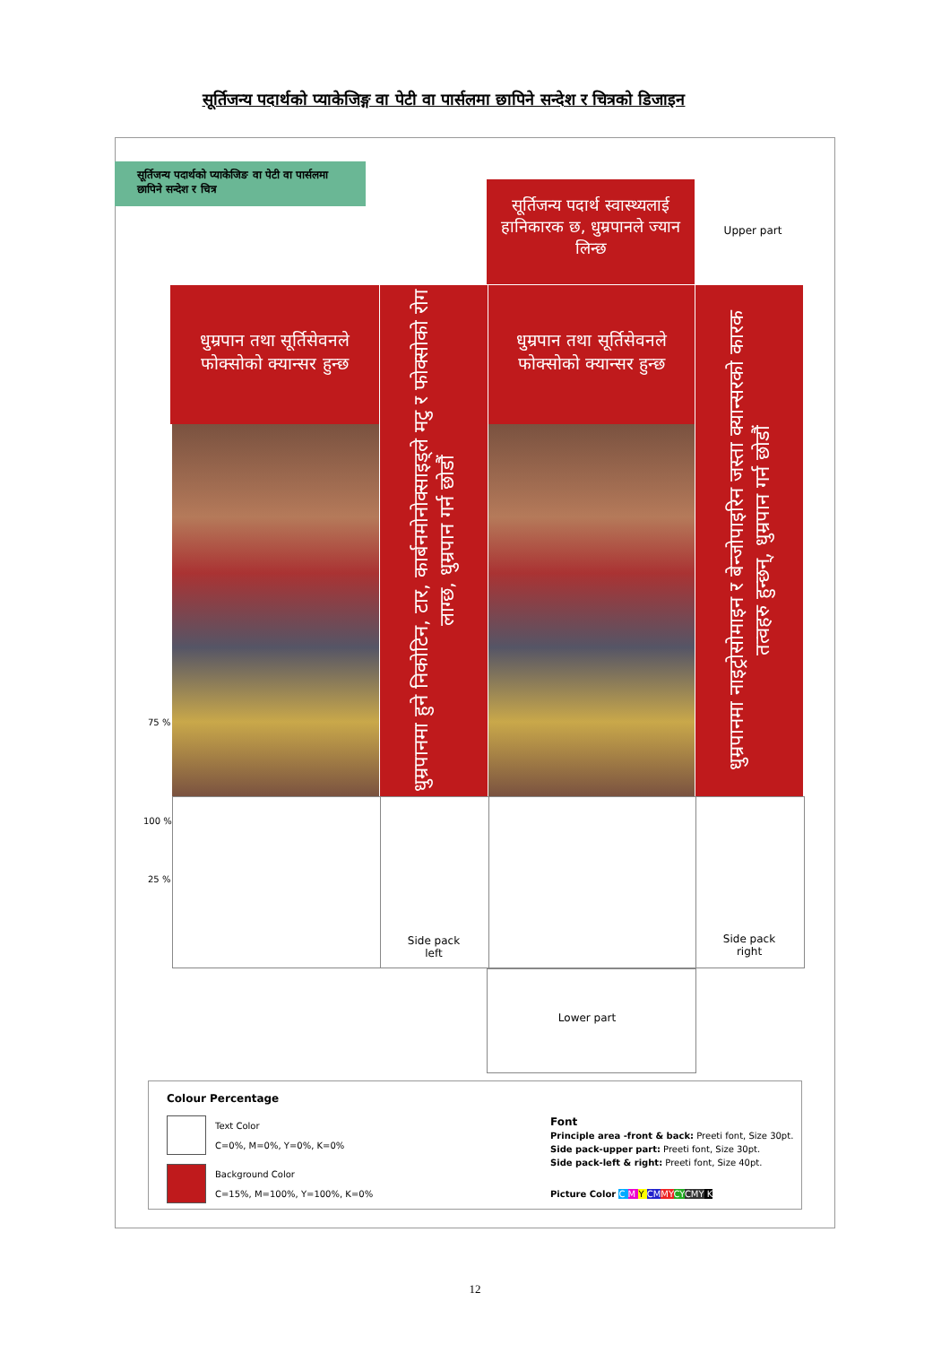सूर्तिजन्य पदार्थको प्याकेजिङ्ग वा पेटी वा पार्सलमा छापिने सन्देश र चित्रको डिजाइन
सूर्तिजन्य पदार्थको प्याकेजिङ वा पेटी वा पार्सलमा छापिने सन्देश र चित्र
सूर्तिजन्य पदार्थ स्वास्थ्यलाई हानिकारक छ, धुम्रपानले ज्यान लिन्छ
Upper part
धुम्रपान तथा सूर्तिसेवनले फोक्सोको क्यान्सर हुन्छ
धुम्रपानमा हुने निकोटिन, टार, कार्बनमोनोक्साइड्ले मटु र फोक्सोको रोग लाग्छ, धुम्रपान गर्न छोडौं
धुम्रपान तथा सूर्तिसेवनले फोक्सोको क्यान्सर हुन्छ
धुम्रपानमा नाइट्रोसोमाइन र बेन्जोपाइरिन जस्ता क्यान्सरको कारक तत्वहरु हुन्छन्, धुम्रपान गर्न छोडौं
Side pack
left
Side pack
right
Lower part
75 %
100 %
25 %
Colour Percentage
Text Color
C=0%, M=0%, Y=0%, K=0%
Background Color
C=15%, M=100%, Y=100%, K=0%
Font
Principle area -front & back: Preeti font, Size 30pt.
Side pack-upper part: Preeti font, Size 30pt.
Side pack-left & right: Preeti font, Size 40pt.
Picture Color C M Y CM MY CY CMY K
12